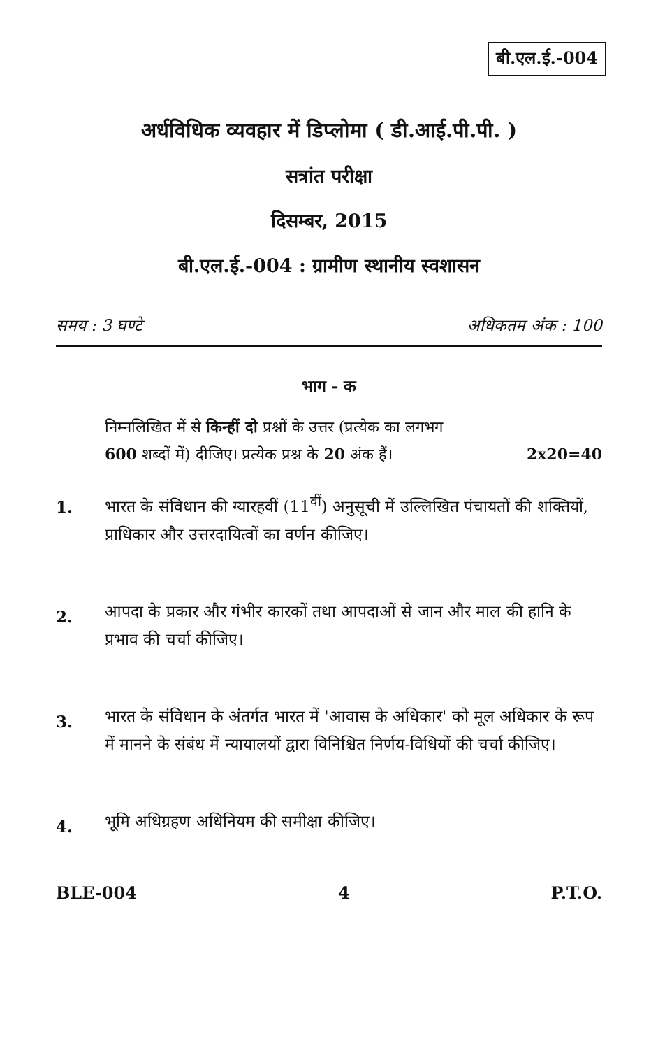बी.एल.ई.-004
अर्धविधिक व्यवहार में डिप्लोमा ( डी.आई.पी.पी. )
सत्रांत परीक्षा
दिसम्बर, 2015
बी.एल.ई.-004 : ग्रामीण स्थानीय स्वशासन
समय : 3 घण्टे अधिकतम अंक : 100
भाग - क
निम्नलिखित में से किन्हीं दो प्रश्नों के उत्तर (प्रत्येक का लगभग
600 शब्दों में) दीजिए। प्रत्येक प्रश्न के 20 अंक हैं। 2x20=40
1. भारत के संविधान की ग्यारहवीं (11<sup>वीं</sup>) अनुसूची में उल्लिखित पंचायतों की शक्तियों, प्राधिकार और उत्तरदायित्वों का वर्णन कीजिए।
2. आपदा के प्रकार और गंभीर कारकों तथा आपदाओं से जान और माल की हानि के प्रभाव की चर्चा कीजिए।
3. भारत के संविधान के अंतर्गत भारत में 'आवास के अधिकार' को मूल अधिकार के रूप में मानने के संबंध में न्यायालयों द्वारा विनिश्चित निर्णय-विधियों की चर्चा कीजिए।
4. भूमि अधिग्रहण अधिनियम की समीक्षा कीजिए।
BLE-004 4 P.T.O.